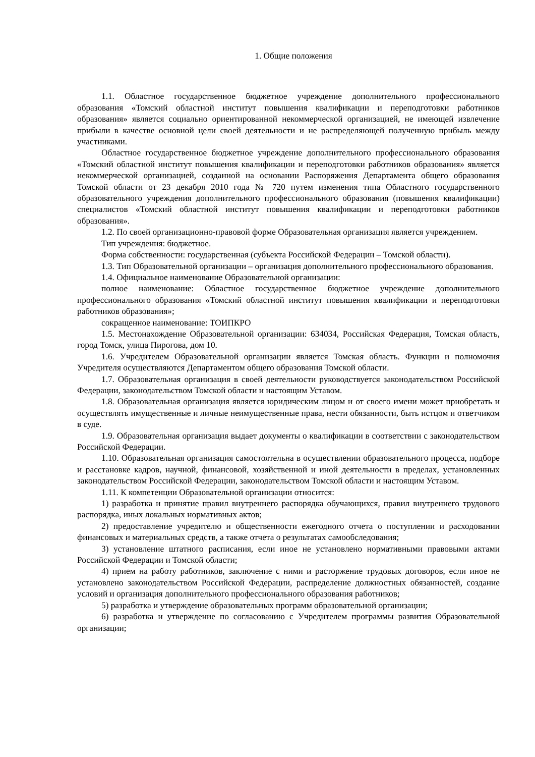1. Общие положения
1.1. Областное государственное бюджетное учреждение дополнительного профессионального образования «Томский областной институт повышения квалификации и переподготовки работников образования» является социально ориентированной некоммерческой организацией, не имеющей извлечение прибыли в качестве основной цели своей деятельности и не распределяющей полученную прибыль между участниками.
Областное государственное бюджетное учреждение дополнительного профессионального образования «Томский областной институт повышения квалификации и переподготовки работников образования» является некоммерческой организацией, созданной на основании Распоряжения Департамента общего образования Томской области от 23 декабря 2010 года № 720 путем изменения типа Областного государственного образовательного учреждения дополнительного профессионального образования (повышения квалификации) специалистов «Томский областной институт повышения квалификации и переподготовки работников образования».
1.2. По своей организационно-правовой форме Образовательная организация является учреждением.
Тип учреждения: бюджетное.
Форма собственности: государственная (субъекта Российской Федерации – Томской области).
1.3. Тип Образовательной организации – организация дополнительного профессионального образования.
1.4. Официальное наименование Образовательной организации:
полное наименование: Областное государственное бюджетное учреждение дополнительного профессионального образования «Томский областной институт повышения квалификации и переподготовки работников образования»;
сокращенное наименование: ТОИПКРО
1.5. Местонахождение Образовательной организации: 634034, Российская Федерация, Томская область, город Томск, улица Пирогова, дом 10.
1.6. Учредителем Образовательной организации является Томская область. Функции и полномочия Учредителя осуществляются Департаментом общего образования Томской области.
1.7. Образовательная организация в своей деятельности руководствуется законодательством Российской Федерации, законодательством Томской области и настоящим Уставом.
1.8. Образовательная организация является юридическим лицом и от своего имени может приобретать и осуществлять имущественные и личные неимущественные права, нести обязанности, быть истцом и ответчиком в суде.
1.9. Образовательная организация выдает документы о квалификации в соответствии с законодательством Российской Федерации.
1.10. Образовательная организация самостоятельна в осуществлении образовательного процесса, подборе и расстановке кадров, научной, финансовой, хозяйственной и иной деятельности в пределах, установленных законодательством Российской Федерации, законодательством Томской области и настоящим Уставом.
1.11. К компетенции Образовательной организации относится:
1) разработка и принятие правил внутреннего распорядка обучающихся, правил внутреннего трудового распорядка, иных локальных нормативных актов;
2) предоставление учредителю и общественности ежегодного отчета о поступлении и расходовании финансовых и материальных средств, а также отчета о результатах самообследования;
3) установление штатного расписания, если иное не установлено нормативными правовыми актами Российской Федерации и Томской области;
4) прием на работу работников, заключение с ними и расторжение трудовых договоров, если иное не установлено законодательством Российской Федерации, распределение должностных обязанностей, создание условий и организация дополнительного профессионального образования работников;
5) разработка и утверждение образовательных программ образовательной организации;
6) разработка и утверждение по согласованию с Учредителем программы развития Образовательной организации;